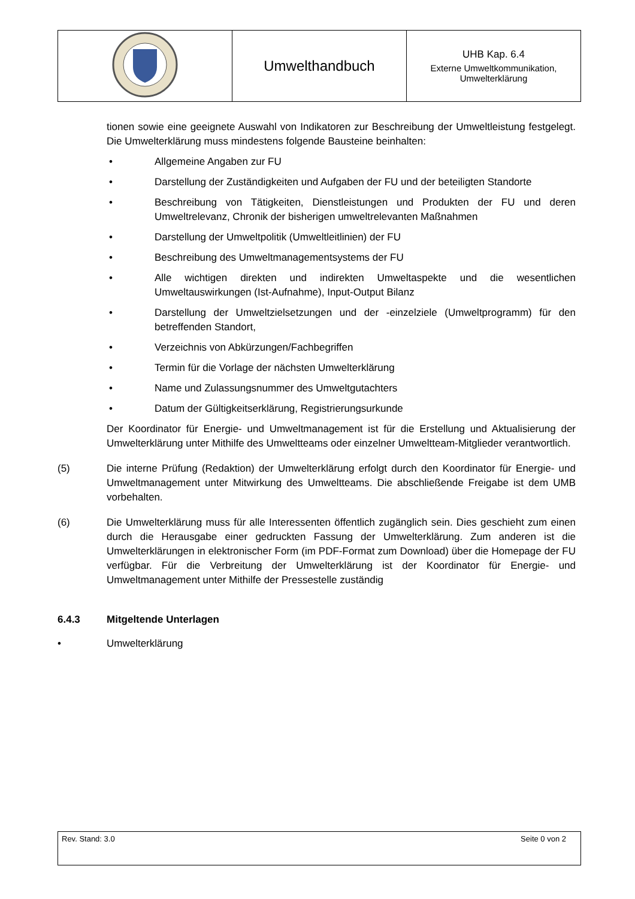| | Umwelthandbuch | UHB Kap. 6.4 Externe Umweltkommunikation, Umwelterklärung |
tionen sowie eine geeignete Auswahl von Indikatoren zur Beschreibung der Umweltleistung festgelegt. Die Umwelterklärung muss mindestens folgende Bausteine beinhalten:
• Allgemeine Angaben zur FU
• Darstellung der Zuständigkeiten und Aufgaben der FU und der beteiligten Standorte
• Beschreibung von Tätigkeiten, Dienstleistungen und Produkten der FU und deren Umweltrelevanz, Chronik der bisherigen umweltrelevanten Maßnahmen
• Darstellung der Umweltpolitik (Umweltleitlinien) der FU
• Beschreibung des Umweltmanagementsystems der FU
• Alle wichtigen direkten und indirekten Umweltaspekte und die wesentlichen Umweltauswirkungen (Ist-Aufnahme), Input-Output Bilanz
• Darstellung der Umweltzielsetzungen und der -einzelziele (Umweltprogramm) für den betreffenden Standort,
• Verzeichnis von Abkürzungen/Fachbegriffen
• Termin für die Vorlage der nächsten Umwelterklärung
• Name und Zulassungsnummer des Umweltgutachters
• Datum der Gültigkeitserklärung, Registrierungsurkunde
Der Koordinator für Energie- und Umweltmanagement ist für die Erstellung und Aktualisierung der Umwelterklärung unter Mithilfe des Umweltteams oder einzelner Umweltteam-Mitglieder verantwortlich.
(5) Die interne Prüfung (Redaktion) der Umwelterklärung erfolgt durch den Koordinator für Energie- und Umweltmanagement unter Mitwirkung des Umweltteams. Die abschließende Freigabe ist dem UMB vorbehalten.
(6) Die Umwelterklärung muss für alle Interessenten öffentlich zugänglich sein. Dies geschieht zum einen durch die Herausgabe einer gedruckten Fassung der Umwelterklärung. Zum anderen ist die Umwelterklärungen in elektronischer Form (im PDF-Format zum Download) über die Homepage der FU verfügbar. Für die Verbreitung der Umwelterklärung ist der Koordinator für Energie- und Umweltmanagement unter Mithilfe der Pressestelle zuständig
6.4.3 Mitgeltende Unterlagen
• Umwelterklärung
Rev. Stand: 3.0 Seite 0 von 2